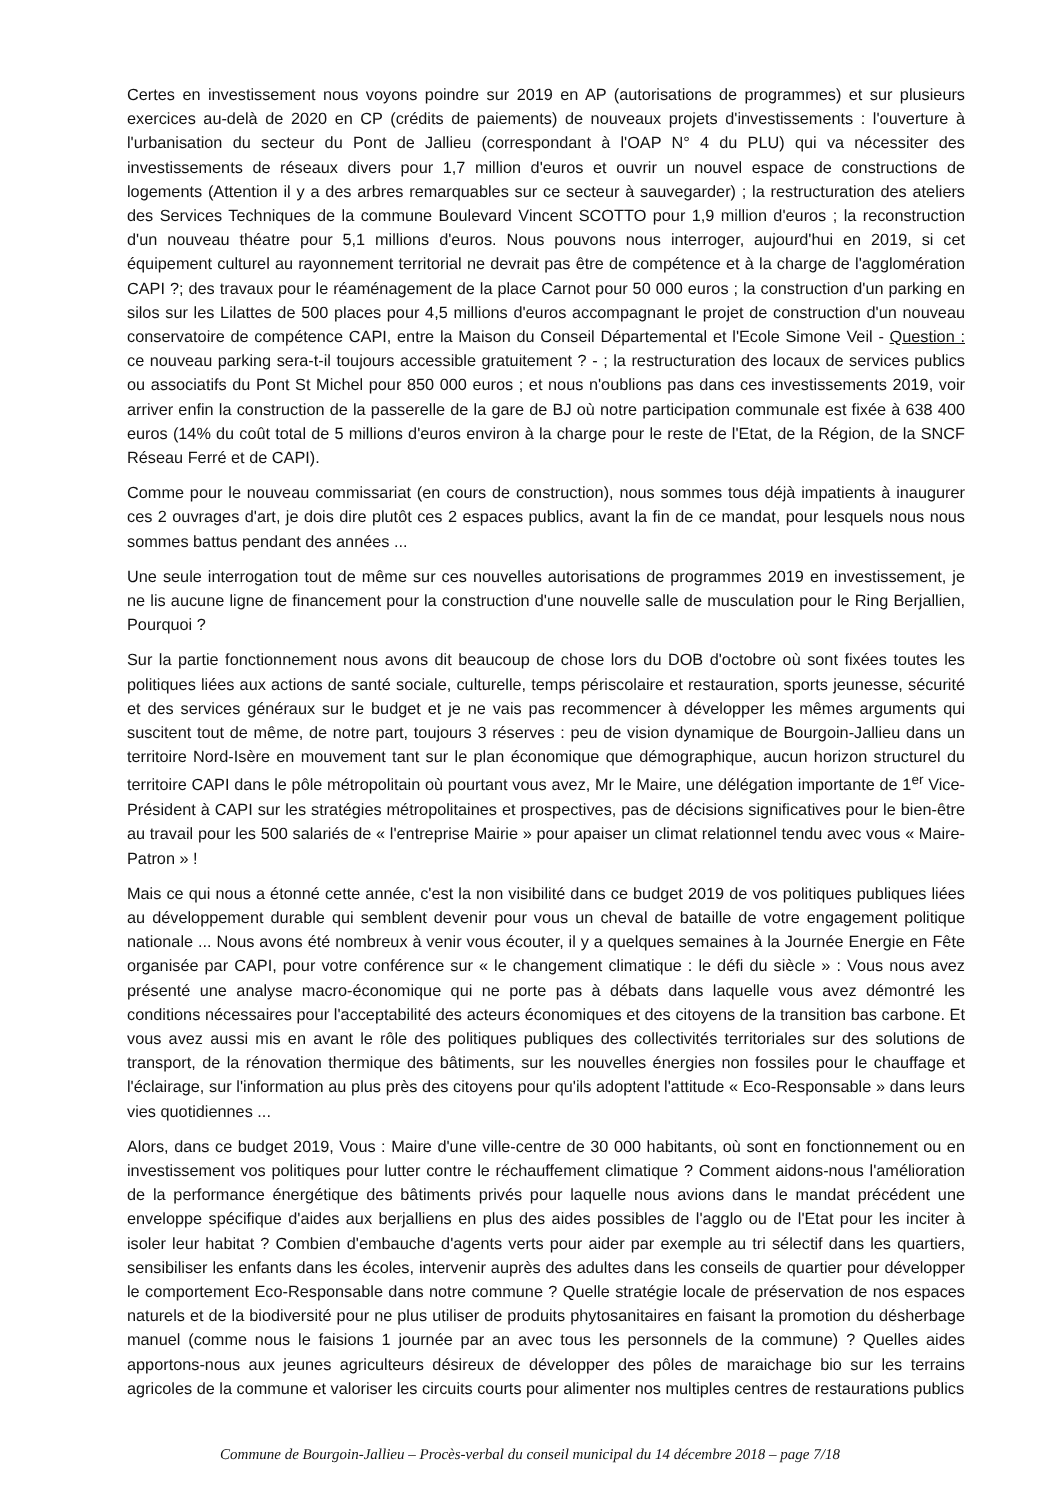Certes en investissement nous voyons poindre sur 2019 en AP (autorisations de programmes) et sur plusieurs exercices au-delà de 2020 en CP (crédits de paiements) de nouveaux projets d'investissements : l'ouverture à l'urbanisation du secteur du Pont de Jallieu (correspondant à l'OAP N° 4 du PLU) qui va nécessiter des investissements de réseaux divers pour 1,7 million d'euros et ouvrir un nouvel espace de constructions de logements (Attention il y a des arbres remarquables sur ce secteur à sauvegarder) ; la restructuration des ateliers des Services Techniques de la commune Boulevard Vincent SCOTTO pour 1,9 million d'euros ; la reconstruction d'un nouveau théatre pour 5,1 millions d'euros. Nous pouvons nous interroger, aujourd'hui en 2019, si cet équipement culturel au rayonnement territorial ne devrait pas être de compétence et à la charge de l'agglomération CAPI ?; des travaux pour le réaménagement de la place Carnot pour 50 000 euros ; la construction d'un parking en silos sur les Lilattes de 500 places pour 4,5 millions d'euros accompagnant le projet de construction d'un nouveau conservatoire de compétence CAPI, entre la Maison du Conseil Départemental et l'Ecole Simone Veil - Question : ce nouveau parking sera-t-il toujours accessible gratuitement ? - ; la restructuration des locaux de services publics ou associatifs du Pont St Michel pour 850 000 euros ; et nous n'oublions pas dans ces investissements 2019, voir arriver enfin la construction de la passerelle de la gare de BJ où notre participation communale est fixée à 638 400 euros (14% du coût total de 5 millions d'euros environ à la charge pour le reste de l'Etat, de la Région, de la SNCF Réseau Ferré et de CAPI).
Comme pour le nouveau commissariat (en cours de construction), nous sommes tous déjà impatients à inaugurer ces 2 ouvrages d'art, je dois dire plutôt ces 2 espaces publics, avant la fin de ce mandat, pour lesquels nous nous sommes battus pendant des années ...
Une seule interrogation tout de même sur ces nouvelles autorisations de programmes 2019 en investissement, je ne lis aucune ligne de financement pour la construction d'une nouvelle salle de musculation pour le Ring Berjallien, Pourquoi ?
Sur la partie fonctionnement nous avons dit beaucoup de chose lors du DOB d'octobre où sont fixées toutes les politiques liées aux actions de santé sociale, culturelle, temps périscolaire et restauration, sports jeunesse, sécurité et des services généraux sur le budget et je ne vais pas recommencer à développer les mêmes arguments qui suscitent tout de même, de notre part, toujours 3 réserves : peu de vision dynamique de Bourgoin-Jallieu dans un territoire Nord-Isère en mouvement tant sur le plan économique que démographique, aucun horizon structurel du territoire CAPI dans le pôle métropolitain où pourtant vous avez, Mr le Maire, une délégation importante de 1<sup>er</sup> Vice-Président à CAPI sur les stratégies métropolitaines et prospectives, pas de décisions significatives pour le bien-être au travail pour les 500 salariés de « l'entreprise Mairie » pour apaiser un climat relationnel tendu avec vous « Maire-Patron » !
Mais ce qui nous a étonné cette année, c'est la non visibilité dans ce budget 2019 de vos politiques publiques liées au développement durable qui semblent devenir pour vous un cheval de bataille de votre engagement politique nationale ... Nous avons été nombreux à venir vous écouter, il y a quelques semaines à la Journée Energie en Fête organisée par CAPI, pour votre conférence sur « le changement climatique : le défi du siècle » : Vous nous avez présenté une analyse macro-économique qui ne porte pas à débats dans laquelle vous avez démontré les conditions nécessaires pour l'acceptabilité des acteurs économiques et des citoyens de la transition bas carbone. Et vous avez aussi mis en avant le rôle des politiques publiques des collectivités territoriales sur des solutions de transport, de la rénovation thermique des bâtiments, sur les nouvelles énergies non fossiles pour le chauffage et l'éclairage, sur l'information au plus près des citoyens pour qu'ils adoptent l'attitude « Eco-Responsable » dans leurs vies quotidiennes ...
Alors, dans ce budget 2019, Vous : Maire d'une ville-centre de 30 000 habitants, où sont en fonctionnement ou en investissement vos politiques pour lutter contre le réchauffement climatique ? Comment aidons-nous l'amélioration de la performance énergétique des bâtiments privés pour laquelle nous avions dans le mandat précédent une enveloppe spécifique d'aides aux berjalliens en plus des aides possibles de l'agglo ou de l'Etat pour les inciter à isoler leur habitat ? Combien d'embauche d'agents verts pour aider par exemple au tri sélectif dans les quartiers, sensibiliser les enfants dans les écoles, intervenir auprès des adultes dans les conseils de quartier pour développer le comportement Eco-Responsable dans notre commune ? Quelle stratégie locale de préservation de nos espaces naturels et de la biodiversité pour ne plus utiliser de produits phytosanitaires en faisant la promotion du désherbage manuel (comme nous le faisions 1 journée par an avec tous les personnels de la commune) ? Quelles aides apportons-nous aux jeunes agriculteurs désireux de développer des pôles de maraichage bio sur les terrains agricoles de la commune et valoriser les circuits courts pour alimenter nos multiples centres de restaurations publics
Commune de Bourgoin-Jallieu – Procès-verbal du conseil municipal du 14 décembre 2018 – page 7/18